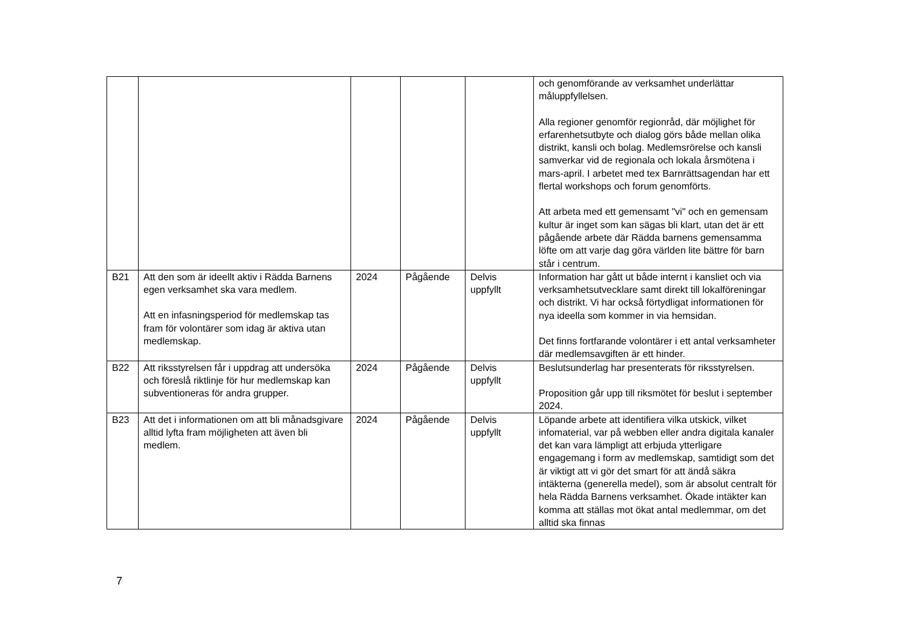| | | | | | och genomförande av verksamhet underlättar måluppfyllelsen. Alla regioner genomför regionråd, där möjlighet för erfarenhetsutbyte och dialog görs både mellan olika distrikt, kansli och bolag. Medlemsrörelse och kansli samverkar vid de regionala och lokala årsmötena i mars-april. I arbetet med tex Barnrättsagendan har ett flertal workshops och forum genomförts. Att arbeta med ett gemensamt "vi" och en gemensam kultur är inget som kan sägas bli klart, utan det är ett pågående arbete där Rädda barnens gemensamma löfte om att varje dag göra världen lite bättre för barn står i centrum. |
| B21 | Att den som är ideellt aktiv i Rädda Barnens egen verksamhet ska vara medlem. Att en infasningsperiod för medlemskap tas fram för volontärer som idag är aktiva utan medlemskap. | 2024 | Pågående | Delvis uppfyllt | Information har gått ut både internt i kansliet och via verksamhetsutvecklare samt direkt till lokalföreningar och distrikt. Vi har också förtydligat informationen för nya ideella som kommer in via hemsidan. Det finns fortfarande volontärer i ett antal verksamheter där medlemsavgiften är ett hinder. |
| B22 | Att riksstyrelsen får i uppdrag att undersöka och föreslå riktlinje för hur medlemskap kan subventioneras för andra grupper. | 2024 | Pågående | Delvis uppfyllt | Beslutsunderlag har presenterats för riksstyrelsen. Proposition går upp till riksmötet för beslut i september 2024. |
| B23 | Att det i informationen om att bli månadsgivare alltid lyfta fram möjligheten att även bli medlem. | 2024 | Pågående | Delvis uppfyllt | Löpande arbete att identifiera vilka utskick, vilket infomaterial, var på webben eller andra digitala kanaler det kan vara lämpligt att erbjuda ytterligare engagemang i form av medlemskap, samtidigt som det är viktigt att vi gör det smart för att ändå säkra intäkterna (generella medel), som är absolut centralt för hela Rädda Barnens verksamhet. Ökade intäkter kan komma att ställas mot ökat antal medlemmar, om det alltid ska finnas |
7